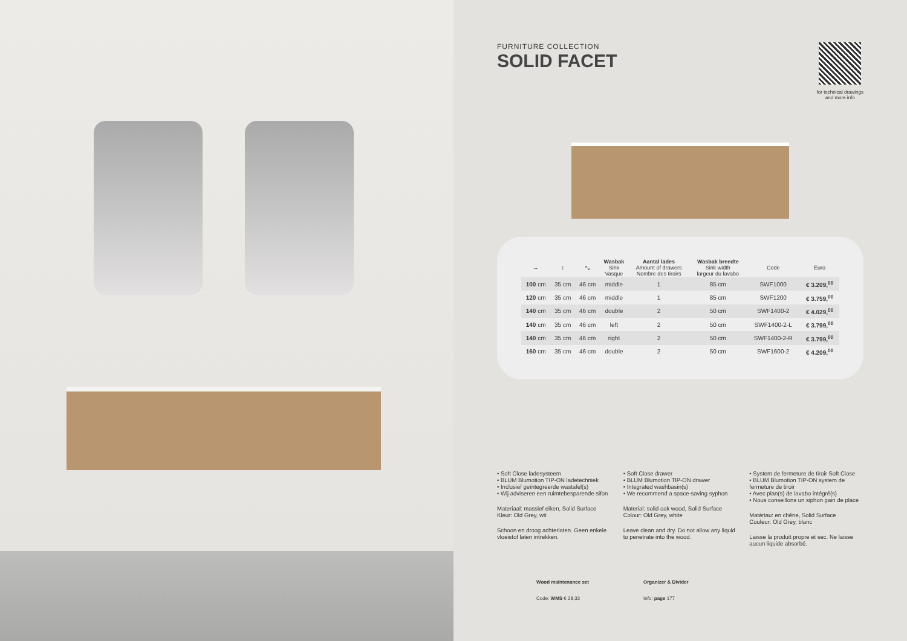FURNITURE COLLECTION
SOLID FACET
for technical drawings
and more info
| ↔ | ↕ | ⤡ | Wasbak Sink Vasque | Aantal lades Amount of drawers Nombre des tiroirs | Wasbak breedte Sink width largeur du lavabo | Code | Euro |
| --- | --- | --- | --- | --- | --- | --- | --- |
| 100 cm | 35 cm | 46 cm | middle | 1 | 85 cm | SWF1000 | € 3.209,<sup>00</sup> |
| 120 cm | 35 cm | 46 cm | middle | 1 | 85 cm | SWF1200 | € 3.759,<sup>00</sup> |
| 140 cm | 35 cm | 46 cm | double | 2 | 50 cm | SWF1400-2 | € 4.029,<sup>00</sup> |
| 140 cm | 35 cm | 46 cm | left | 2 | 50 cm | SWF1400-2-L | € 3.799,<sup>00</sup> |
| 140 cm | 35 cm | 46 cm | right | 2 | 50 cm | SWF1400-2-R | € 3.799,<sup>00</sup> |
| 160 cm | 35 cm | 46 cm | double | 2 | 50 cm | SWF1600-2 | € 4.209,<sup>00</sup> |
• Soft Close ladesysteem
• BLUM Blumotion TIP-ON ladetechniek
• Inclusief geïntegreerde wastafel(s)
• Wij adviseren een ruimtebesparende sifon
Materiaal: massief eiken, Solid Surface
Kleur: Old Grey, wit
Schoon en droog achterlaten. Geen enkele vloeistof laten intrekken.
• Soft Close drawer
• BLUM Blumotion TIP-ON drawer
• Integrated washbasin(s)
• We recommend a space-saving syphon
Material: solid oak wood, Solid Surface
Colour: Old Grey, white
Leave clean and dry. Do not allow any liquid to penetrate into the wood.
• System de fermeture de tiroir Soft Close
• BLUM Blumotion TIP-ON system de fermeture de tiroir
• Avec plan(s) de lavabo intégré(s)
• Nous conseillons un siphon gain de place
Matériau: en chêne, Solid Surface
Couleur: Old Grey, blanc
Laisse la produit propre et sec. Ne laisse aucun liquide absorbé.
Wood maintenance set
Code: WMS € 28,33
Organizer & Divider
Info: page 177